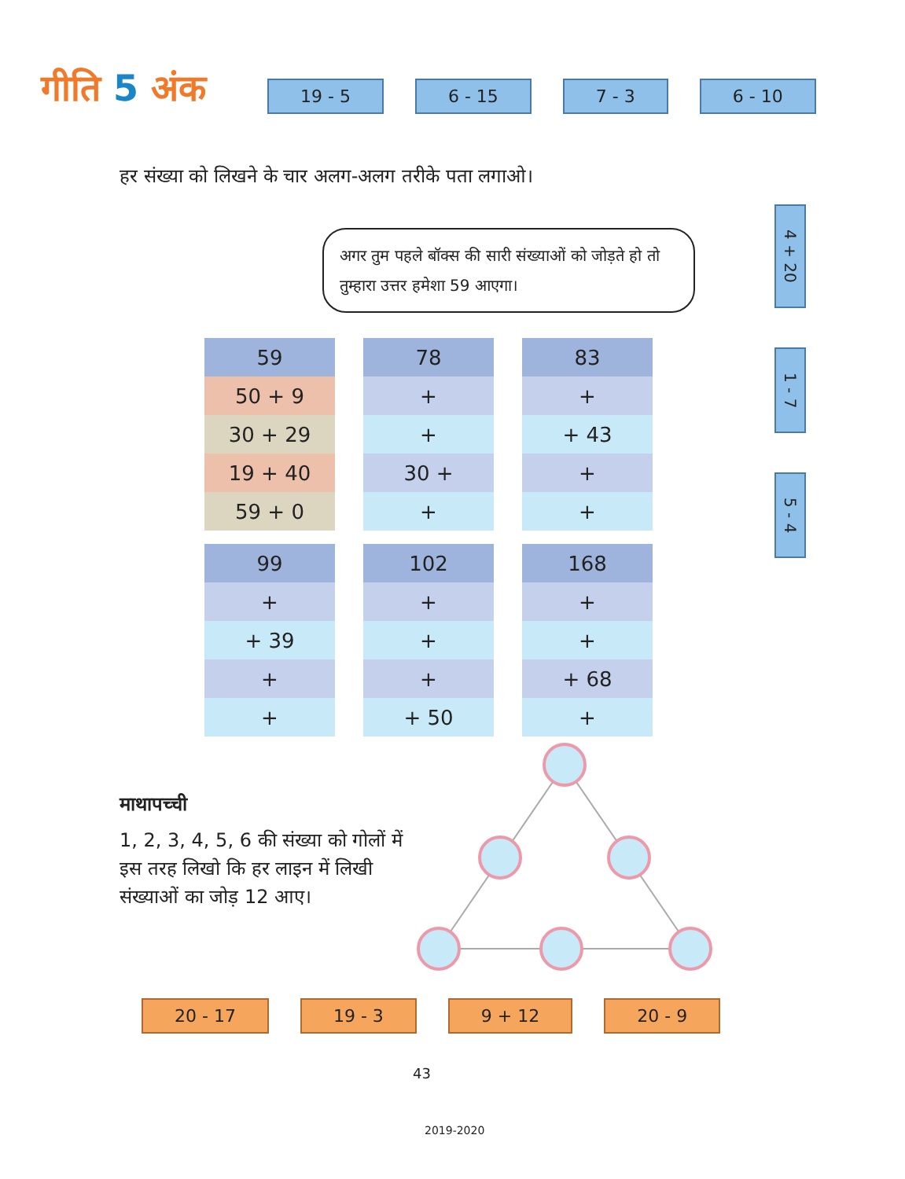गीति 5 अंक
19 - 5 6 - 15 7 - 3 6 - 10
4 + 20
1 - 7
5 - 4
हर संख्या को लिखने के चार अलग-अलग तरीके पता लगाओ।
अगर तुम पहले बॉक्स की सारी संख्याओं को जोड़ते हो तो तुम्हारा उत्तर हमेशा 59 आएगा।
| 59 |
| --- |
| 50 + 9 |
| 30 + 29 |
| 19 + 40 |
| 59 + 0 |
| 78 |
| --- |
| + |
| + |
| 30 + |
| + |
| 83 |
| --- |
| + |
| + 43 |
| + |
| + |
| 99 |
| --- |
| + |
| + 39 |
| + |
| + |
| 102 |
| --- |
| + |
| + |
| + |
| + 50 |
| 168 |
| --- |
| + |
| + |
| + 68 |
| + |
माथापच्ची
1, 2, 3, 4, 5, 6 की संख्या को गोलों में इस तरह लिखो कि हर लाइन में लिखी संख्याओं का जोड़ 12 आए।
20 - 17 19 - 3 9 + 12 20 - 9
43
2019-2020